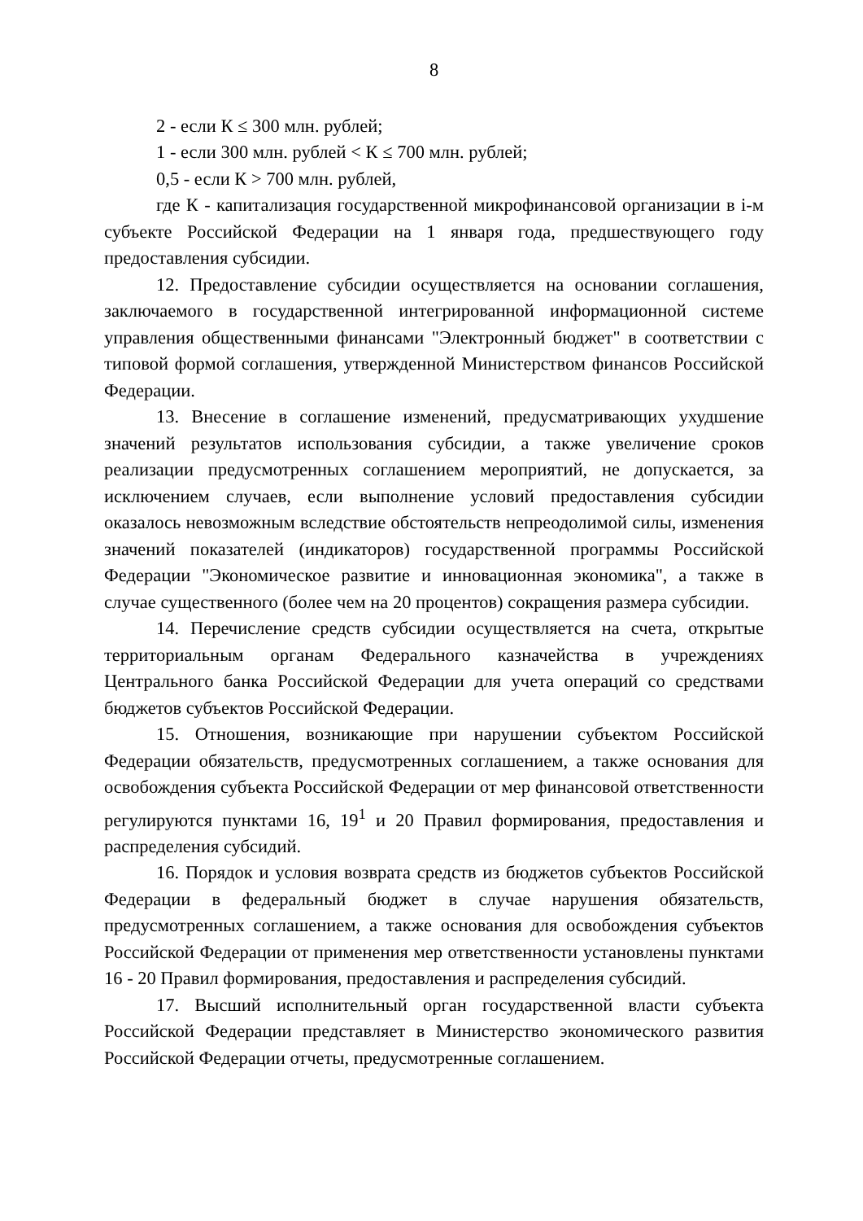8
2 - если К ≤ 300 млн. рублей;
1 - если 300 млн. рублей < К ≤ 700 млн. рублей;
0,5 - если К > 700 млн. рублей,
где К - капитализация государственной микрофинансовой организации в i-м субъекте Российской Федерации на 1 января года, предшествующего году предоставления субсидии.
12. Предоставление субсидии осуществляется на основании соглашения, заключаемого в государственной интегрированной информационной системе управления общественными финансами "Электронный бюджет" в соответствии с типовой формой соглашения, утвержденной Министерством финансов Российской Федерации.
13. Внесение в соглашение изменений, предусматривающих ухудшение значений результатов использования субсидии, а также увеличение сроков реализации предусмотренных соглашением мероприятий, не допускается, за исключением случаев, если выполнение условий предоставления субсидии оказалось невозможным вследствие обстоятельств непреодолимой силы, изменения значений показателей (индикаторов) государственной программы Российской Федерации "Экономическое развитие и инновационная экономика", а также в случае существенного (более чем на 20 процентов) сокращения размера субсидии.
14. Перечисление средств субсидии осуществляется на счета, открытые территориальным органам Федерального казначейства в учреждениях Центрального банка Российской Федерации для учета операций со средствами бюджетов субъектов Российской Федерации.
15. Отношения, возникающие при нарушении субъектом Российской Федерации обязательств, предусмотренных соглашением, а также основания для освобождения субъекта Российской Федерации от мер финансовой ответственности регулируются пунктами 16, 19<sup>1</sup> и 20 Правил формирования, предоставления и распределения субсидий.
16. Порядок и условия возврата средств из бюджетов субъектов Российской Федерации в федеральный бюджет в случае нарушения обязательств, предусмотренных соглашением, а также основания для освобождения субъектов Российской Федерации от применения мер ответственности установлены пунктами 16 - 20 Правил формирования, предоставления и распределения субсидий.
17. Высший исполнительный орган государственной власти субъекта Российской Федерации представляет в Министерство экономического развития Российской Федерации отчеты, предусмотренные соглашением.